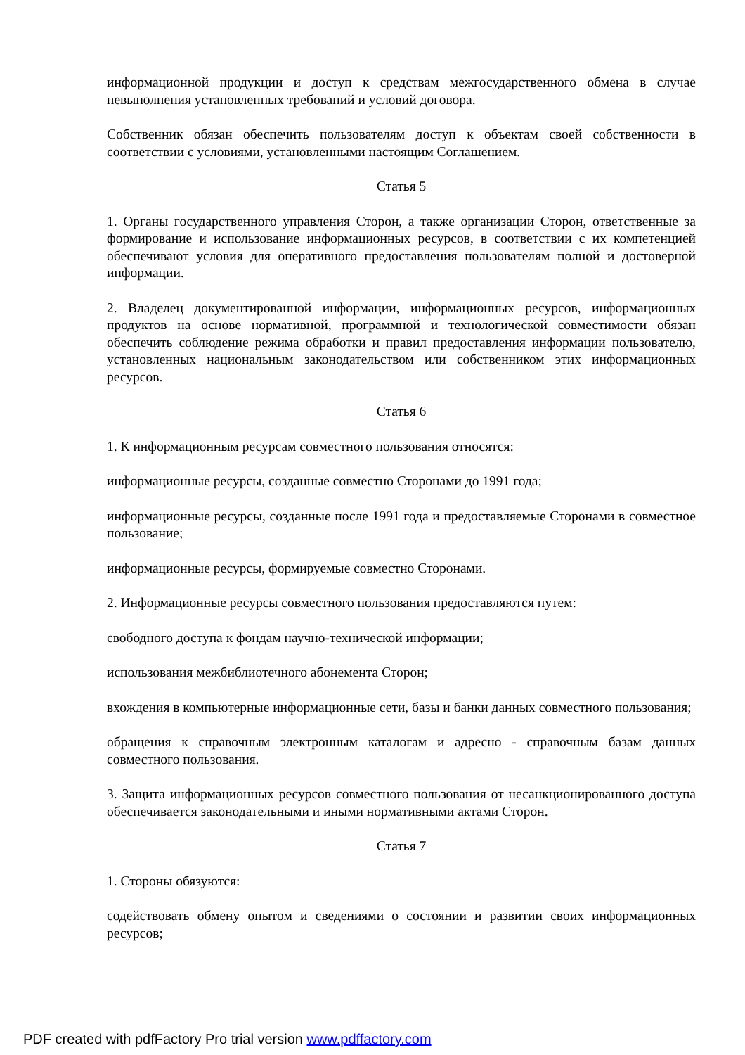информационной продукции и доступ к средствам межгосударственного обмена в случае невыполнения установленных требований и условий договора.
Собственник обязан обеспечить пользователям доступ к объектам своей собственности в соответствии с условиями, установленными настоящим Соглашением.
Статья 5
1. Органы государственного управления Сторон, а также организации Сторон, ответственные за формирование и использование информационных ресурсов, в соответствии с их компетенцией обеспечивают условия для оперативного предоставления пользователям полной и достоверной информации.
2. Владелец документированной информации, информационных ресурсов, информационных продуктов на основе нормативной, программной и технологической совместимости обязан обеспечить соблюдение режима обработки и правил предоставления информации пользователю, установленных национальным законодательством или собственником этих информационных ресурсов.
Статья 6
1. К информационным ресурсам совместного пользования относятся:
информационные ресурсы, созданные совместно Сторонами до 1991 года;
информационные ресурсы, созданные после 1991 года и предоставляемые Сторонами в совместное пользование;
информационные ресурсы, формируемые совместно Сторонами.
2. Информационные ресурсы совместного пользования предоставляются путем:
свободного доступа к фондам научно-технической информации;
использования межбиблиотечного абонемента Сторон;
вхождения в компьютерные информационные сети, базы и банки данных совместного пользования;
обращения к справочным электронным каталогам и адресно - справочным базам данных совместного пользования.
3. Защита информационных ресурсов совместного пользования от несанкционированного доступа обеспечивается законодательными и иными нормативными актами Сторон.
Статья 7
1. Стороны обязуются:
содействовать обмену опытом и сведениями о состоянии и развитии своих информационных ресурсов;
PDF created with pdfFactory Pro trial version www.pdffactory.com